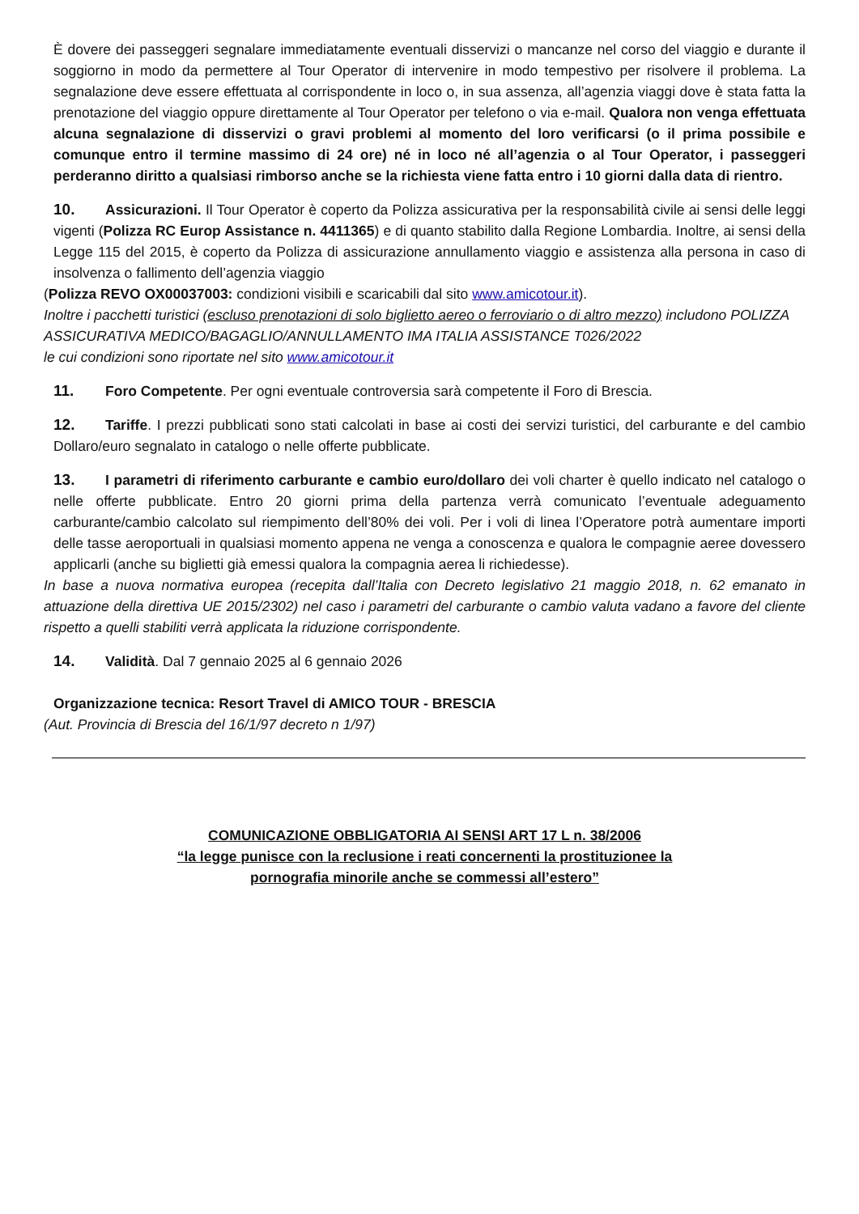È dovere dei passeggeri segnalare immediatamente eventuali disservizi o mancanze nel corso del viaggio e durante il soggiorno in modo da permettere al Tour Operator di intervenire in modo tempestivo per risolvere il problema. La segnalazione deve essere effettuata al corrispondente in loco o, in sua assenza, all’agenzia viaggi dove è stata fatta la prenotazione del viaggio oppure direttamente al Tour Operator per telefono o via e-mail. Qualora non venga effettuata alcuna segnalazione di disservizi o gravi problemi al momento del loro verificarsi (o il prima possibile e comunque entro il termine massimo di 24 ore) né in loco né all’agenzia o al Tour Operator, i passeggeri perderanno diritto a qualsiasi rimborso anche se la richiesta viene fatta entro i 10 giorni dalla data di rientro.
10. Assicurazioni. Il Tour Operator è coperto da Polizza assicurativa per la responsabilità civile ai sensi delle leggi vigenti (Polizza RC Europ Assistance n. 4411365) e di quanto stabilito dalla Regione Lombardia. Inoltre, ai sensi della Legge 115 del 2015, è coperto da Polizza di assicurazione annullamento viaggio e assistenza alla persona in caso di insolvenza o fallimento dell’agenzia viaggio
(Polizza REVO OX00037003: condizioni visibili e scaricabili dal sito www.amicotour.it).
Inoltre i pacchetti turistici (escluso prenotazioni di solo biglietto aereo o ferroviario o di altro mezzo) includono POLIZZA ASSICURATIVA MEDICO/BAGAGLIO/ANNULLAMENTO IMA ITALIA ASSISTANCE T026/2022
le cui condizioni sono riportate nel sito www.amicotour.it
11. Foro Competente. Per ogni eventuale controversia sarà competente il Foro di Brescia.
12. Tariffe. I prezzi pubblicati sono stati calcolati in base ai costi dei servizi turistici, del carburante e del cambio Dollaro/euro segnalato in catalogo o nelle offerte pubblicate.
13. I parametri di riferimento carburante e cambio euro/dollaro dei voli charter è quello indicato nel catalogo o nelle offerte pubblicate. Entro 20 giorni prima della partenza verrà comunicato l’eventuale adeguamento carburante/cambio calcolato sul riempimento dell’80% dei voli. Per i voli di linea l’Operatore potrà aumentare importi delle tasse aeroportuali in qualsiasi momento appena ne venga a conoscenza e qualora le compagnie aeree dovessero applicarli (anche su biglietti già emessi qualora la compagnia aerea li richiedesse).
In base a nuova normativa europea (recepita dall’Italia con Decreto legislativo 21 maggio 2018, n. 62 emanato in attuazione della direttiva UE 2015/2302) nel caso i parametri del carburante o cambio valuta vadano a favore del cliente rispetto a quelli stabiliti verrà applicata la riduzione corrispondente.
14. Validità. Dal 7 gennaio 2025 al 6 gennaio 2026
Organizzazione tecnica: Resort Travel di AMICO TOUR - BRESCIA
(Aut. Provincia di Brescia del 16/1/97 decreto n 1/97)
COMUNICAZIONE OBBLIGATORIA AI SENSI ART 17 L n. 38/2006
“la legge punisce con la reclusione i reati concernenti la prostituzionee la
pornografia minorile anche se commessi all’estero”